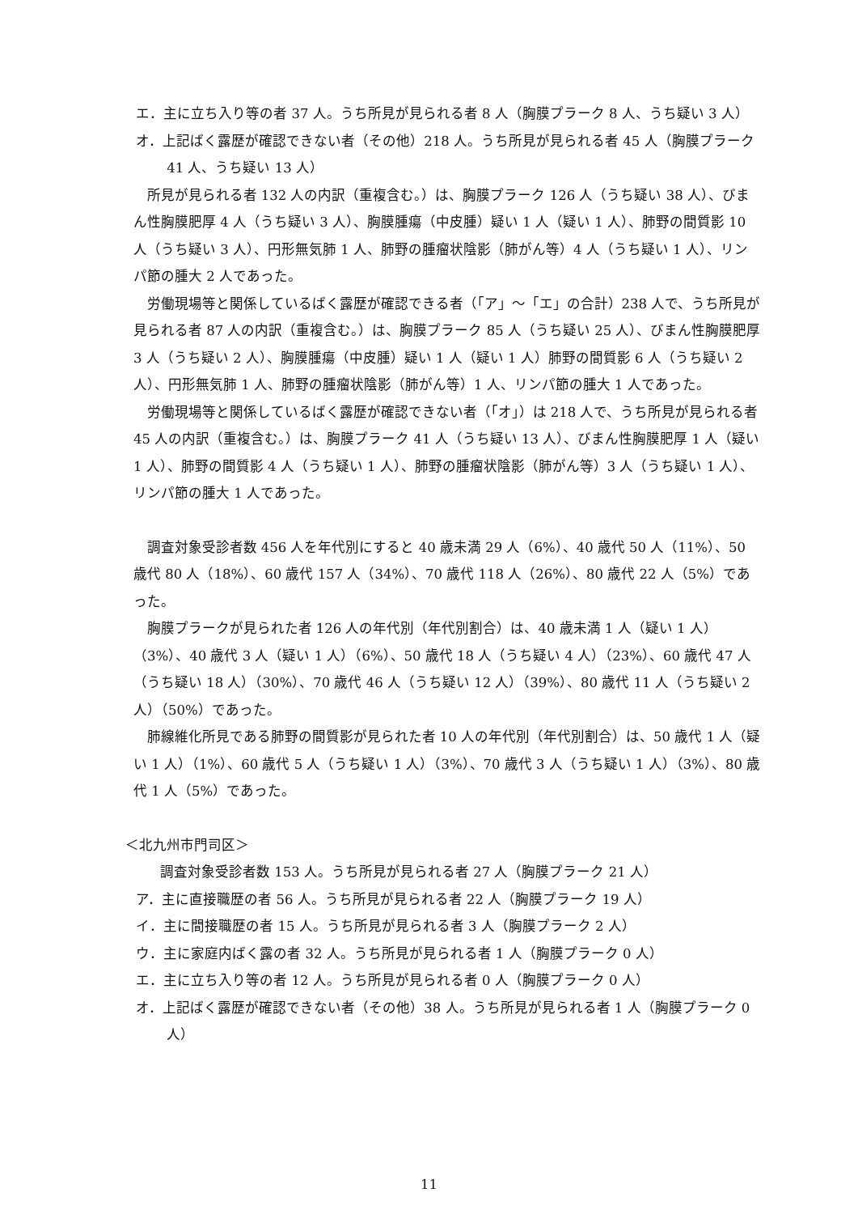エ．主に立ち入り等の者 37 人。うち所見が見られる者 8 人（胸膜プラーク 8 人、うち疑い 3 人）
オ．上記ばく露歴が確認できない者（その他）218 人。うち所見が見られる者 45 人（胸膜プラーク 41 人、うち疑い 13 人）
所見が見られる者 132 人の内訳（重複含む。）は、胸膜プラーク 126 人（うち疑い 38 人）、びまん性胸膜肥厚 4 人（うち疑い 3 人）、胸膜腫瘍（中皮腫）疑い 1 人（疑い 1 人）、肺野の間質影 10 人（うち疑い 3 人）、円形無気肺 1 人、肺野の腫瘤状陰影（肺がん等）4 人（うち疑い 1 人）、リンパ節の腫大 2 人であった。
労働現場等と関係しているばく露歴が確認できる者（「ア」～「エ」の合計）238 人で、うち所見が見られる者 87 人の内訳（重複含む。）は、胸膜プラーク 85 人（うち疑い 25 人）、びまん性胸膜肥厚 3 人（うち疑い 2 人）、胸膜腫瘍（中皮腫）疑い 1 人（疑い 1 人）肺野の間質影 6 人（うち疑い 2 人）、円形無気肺 1 人、肺野の腫瘤状陰影（肺がん等）1 人、リンパ節の腫大 1 人であった。
労働現場等と関係しているばく露歴が確認できない者（「オ」）は 218 人で、うち所見が見られる者 45 人の内訳（重複含む。）は、胸膜プラーク 41 人（うち疑い 13 人）、びまん性胸膜肥厚 1 人（疑い 1 人）、肺野の間質影 4 人（うち疑い 1 人）、肺野の腫瘤状陰影（肺がん等）3 人（うち疑い 1 人）、リンパ節の腫大 1 人であった。
調査対象受診者数 456 人を年代別にすると 40 歳未満 29 人（6%）、40 歳代 50 人（11%）、50 歳代 80 人（18%）、60 歳代 157 人（34%）、70 歳代 118 人（26%）、80 歳代 22 人（5%）であった。
胸膜プラークが見られた者 126 人の年代別（年代別割合）は、40 歳未満 1 人（疑い 1 人）（3%）、40 歳代 3 人（疑い 1 人）（6%）、50 歳代 18 人（うち疑い 4 人）（23%）、60 歳代 47 人（うち疑い 18 人）（30%）、70 歳代 46 人（うち疑い 12 人）（39%）、80 歳代 11 人（うち疑い 2 人）（50%）であった。
肺線維化所見である肺野の間質影が見られた者 10 人の年代別（年代別割合）は、50 歳代 1 人（疑い 1 人）（1%）、60 歳代 5 人（うち疑い 1 人）（3%）、70 歳代 3 人（うち疑い 1 人）（3%）、80 歳代 1 人（5%）であった。
＜北九州市門司区＞
調査対象受診者数 153 人。うち所見が見られる者 27 人（胸膜プラーク 21 人）
ア．主に直接職歴の者 56 人。うち所見が見られる者 22 人（胸膜プラーク 19 人）
イ．主に間接職歴の者 15 人。うち所見が見られる者 3 人（胸膜プラーク 2 人）
ウ．主に家庭内ばく露の者 32 人。うち所見が見られる者 1 人（胸膜プラーク 0 人）
エ．主に立ち入り等の者 12 人。うち所見が見られる者 0 人（胸膜プラーク 0 人）
オ．上記ばく露歴が確認できない者（その他）38 人。うち所見が見られる者 1 人（胸膜プラーク 0 人）
11